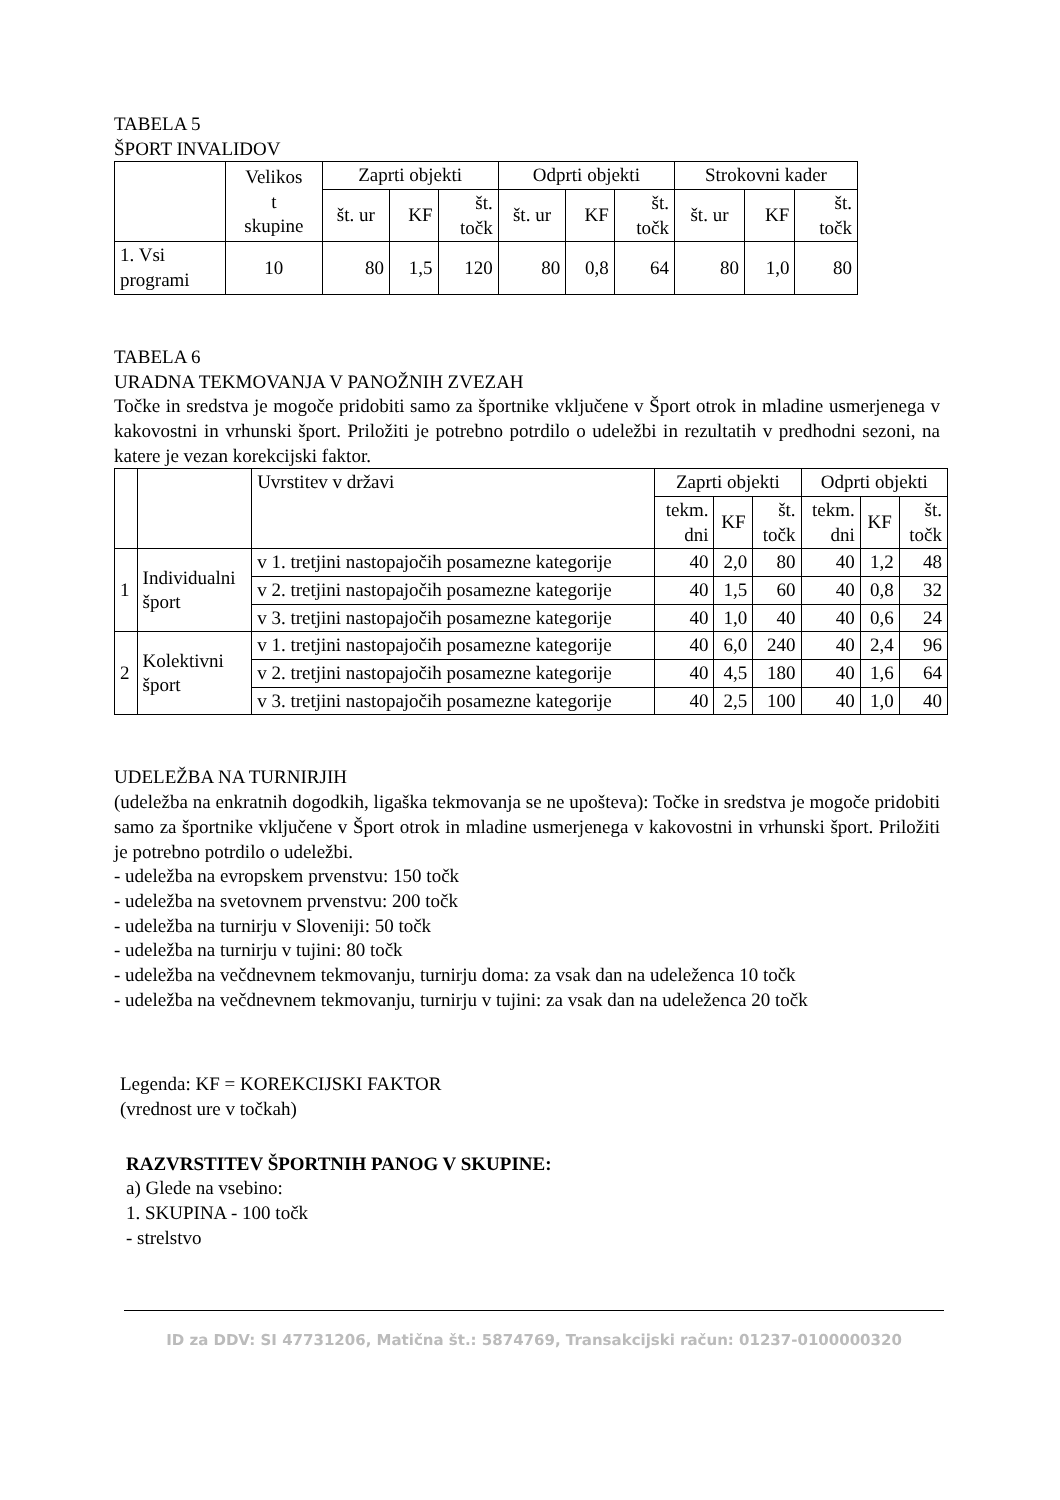TABELA 5
ŠPORT INVALIDOV
| | Velikos t skupine | Zaprti objekti | | | Odprti objekti | | | Strokovni kader | | |
| | | št. ur | KF | št. točk | št. ur | KF | št. točk | št. ur | KF | št. točk |
| 1. Vsi programi | 10 | 80 | 1,5 | 120 | 80 | 0,8 | 64 | 80 | 1,0 | 80 |
TABELA 6
URADNA TEKMOVANJA V PANOŽNIH ZVEZAH
Točke in sredstva je mogoče pridobiti samo za športnike vključene v Šport otrok in mladine usmerjenega v kakovostni in vrhunski šport. Priložiti je potrebno potrdilo o udeležbi in rezultatih v predhodni sezoni, na katere je vezan korekcijski faktor.
| | | Uvrstitev v državi | Zaprti objekti | | | Odprti objekti | | |
| | | | tekm. dni | KF | št. točk | tekm. dni | KF | št. točk |
| 1 | Individualni šport | v 1. tretjini nastopajočih posamezne kategorije | 40 | 2,0 | 80 | 40 | 1,2 | 48 |
| | | v 2. tretjini nastopajočih posamezne kategorije | 40 | 1,5 | 60 | 40 | 0,8 | 32 |
| | | v 3. tretjini nastopajočih posamezne kategorije | 40 | 1,0 | 40 | 40 | 0,6 | 24 |
| 2 | Kolektivni šport | v 1. tretjini nastopajočih posamezne kategorije | 40 | 6,0 | 240 | 40 | 2,4 | 96 |
| | | v 2. tretjini nastopajočih posamezne kategorije | 40 | 4,5 | 180 | 40 | 1,6 | 64 |
| | | v 3. tretjini nastopajočih posamezne kategorije | 40 | 2,5 | 100 | 40 | 1,0 | 40 |
UDELEŽBA NA TURNIRJIH
(udeležba na enkratnih dogodkih, ligaška tekmovanja se ne upošteva): Točke in sredstva je mogoče pridobiti samo za športnike vključene v Šport otrok in mladine usmerjenega v kakovostni in vrhunski šport. Priložiti je potrebno potrdilo o udeležbi.
- udeležba na evropskem prvenstvu: 150 točk
- udeležba na svetovnem prvenstvu: 200 točk
- udeležba na turnirju v Sloveniji: 50 točk
- udeležba na turnirju v tujini: 80 točk
- udeležba na večdnevnem tekmovanju, turnirju doma: za vsak dan na udeleženca 10 točk
- udeležba na večdnevnem tekmovanju, turnirju v tujini: za vsak dan na udeleženca 20 točk
Legenda: KF = KOREKCIJSKI FAKTOR
(vrednost ure v točkah)
RAZVRSTITEV ŠPORTNIH PANOG V SKUPINE:
a) Glede na vsebino:
1. SKUPINA - 100 točk
- strelstvo
ID za DDV: SI 47731206, Matična št.: 5874769, Transakcijski račun: 01237-0100000320